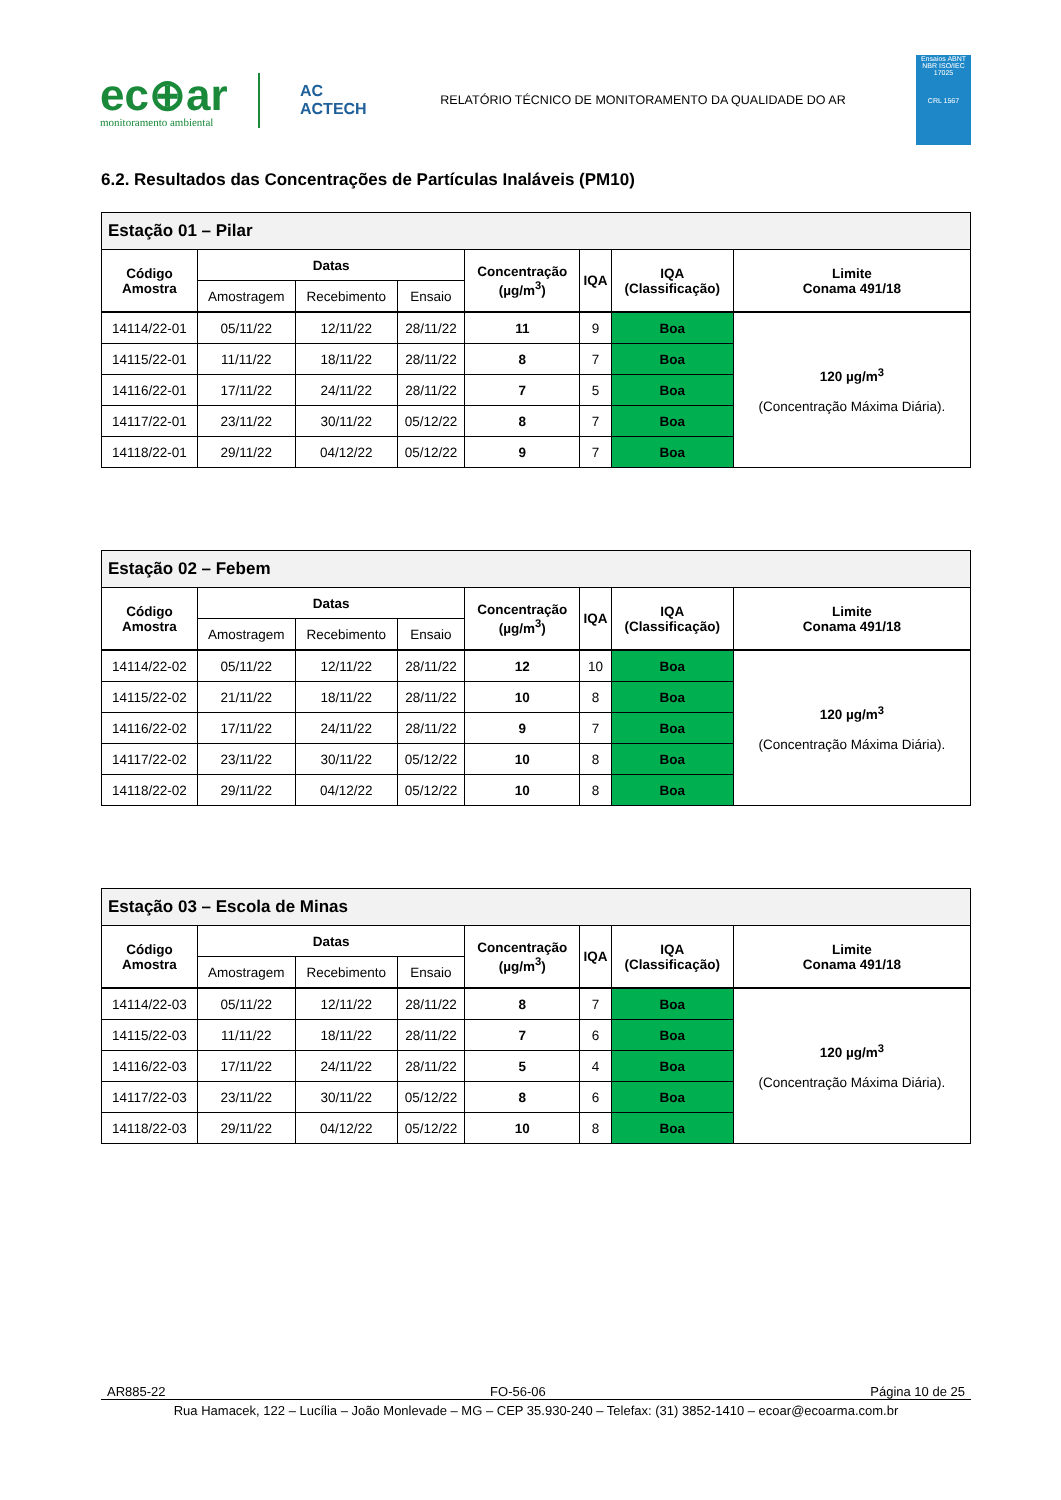ec⊕ar
monitoramento ambiental
AC
ACTECH
RELATÓRIO TÉCNICO DE MONITORAMENTO DA QUALIDADE DO AR
Ensaios ABNT NBR ISO/IEC 17025
CRL 1567
6.2. Resultados das Concentrações de Partículas Inaláveis (PM10)
| Estação 01 – Pilar | | | | | | | |
| --- | --- | --- | --- | --- | --- | --- | --- |
| Código Amostra | Datas | | | Concentração (µg/m<sup>3</sup>) | IQA | IQA (Classificação) | Limite Conama 491/18 |
| | Amostragem | Recebimento | Ensaio | | | | |
| 14114/22-01 | 05/11/22 | 12/11/22 | 28/11/22 | 11 | 9 | Boa | 120 µg/m<sup>3</sup> (Concentração Máxima Diária). |
| 14115/22-01 | 11/11/22 | 18/11/22 | 28/11/22 | 8 | 7 | Boa | |
| 14116/22-01 | 17/11/22 | 24/11/22 | 28/11/22 | 7 | 5 | Boa | |
| 14117/22-01 | 23/11/22 | 30/11/22 | 05/12/22 | 8 | 7 | Boa | |
| 14118/22-01 | 29/11/22 | 04/12/22 | 05/12/22 | 9 | 7 | Boa | |
| Estação 02 – Febem | | | | | | | |
| --- | --- | --- | --- | --- | --- | --- | --- |
| Código Amostra | Datas | | | Concentração (µg/m<sup>3</sup>) | IQA | IQA (Classificação) | Limite Conama 491/18 |
| | Amostragem | Recebimento | Ensaio | | | | |
| 14114/22-02 | 05/11/22 | 12/11/22 | 28/11/22 | 12 | 10 | Boa | 120 µg/m<sup>3</sup> (Concentração Máxima Diária). |
| 14115/22-02 | 21/11/22 | 18/11/22 | 28/11/22 | 10 | 8 | Boa | |
| 14116/22-02 | 17/11/22 | 24/11/22 | 28/11/22 | 9 | 7 | Boa | |
| 14117/22-02 | 23/11/22 | 30/11/22 | 05/12/22 | 10 | 8 | Boa | |
| 14118/22-02 | 29/11/22 | 04/12/22 | 05/12/22 | 10 | 8 | Boa | |
| Estação 03 – Escola de Minas | | | | | | | |
| --- | --- | --- | --- | --- | --- | --- | --- |
| Código Amostra | Datas | | | Concentração (µg/m<sup>3</sup>) | IQA | IQA (Classificação) | Limite Conama 491/18 |
| | Amostragem | Recebimento | Ensaio | | | | |
| 14114/22-03 | 05/11/22 | 12/11/22 | 28/11/22 | 8 | 7 | Boa | 120 µg/m<sup>3</sup> (Concentração Máxima Diária). |
| 14115/22-03 | 11/11/22 | 18/11/22 | 28/11/22 | 7 | 6 | Boa | |
| 14116/22-03 | 17/11/22 | 24/11/22 | 28/11/22 | 5 | 4 | Boa | |
| 14117/22-03 | 23/11/22 | 30/11/22 | 05/12/22 | 8 | 6 | Boa | |
| 14118/22-03 | 29/11/22 | 04/12/22 | 05/12/22 | 10 | 8 | Boa | |
AR885-22 FO-56-06 Página 10 de 25
Rua Hamacek, 122 – Lucília – João Monlevade – MG – CEP 35.930-240 – Telefax: (31) 3852-1410 – ecoar@ecoarma.com.br